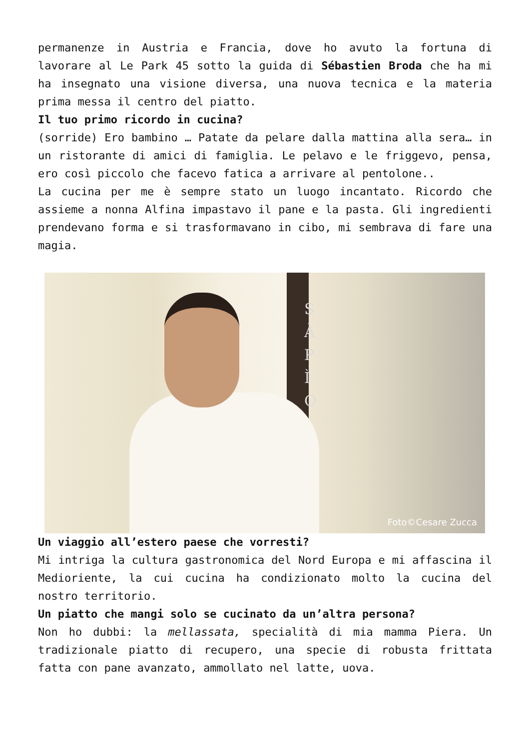permanenze in Austria e Francia, dove ho avuto la fortuna di lavorare al Le Park 45 sotto la guida di Sébastien Broda che ha mi ha insegnato una visione diversa, una nuova tecnica e la materia prima messa il centro del piatto.
Il tuo primo ricordo in cucina?
(sorride) Ero bambino … Patate da pelare dalla mattina alla sera… in un ristorante di amici di famiglia. Le pelavo e le friggevo, pensa, ero così piccolo che facevo fatica a arrivare al pentolone..
La cucina per me è sempre stato un luogo incantato. Ricordo che assieme a nonna Alfina impastavo il pane e la pasta. Gli ingredienti prendevano forma e si trasformavano in cibo, mi sembrava di fare una magia.
S
À
P
Ì
O
Foto©Cesare Zucca
Un viaggio all’estero paese che vorresti?
Mi intriga la cultura gastronomica del Nord Europa e mi affascina il Medioriente, la cui cucina ha condizionato molto la cucina del nostro territorio.
Un piatto che mangi solo se cucinato da un’altra persona?
Non ho dubbi: la mellassata, specialità di mia mamma Piera. Un tradizionale piatto di recupero, una specie di robusta frittata fatta con pane avanzato, ammollato nel latte, uova.